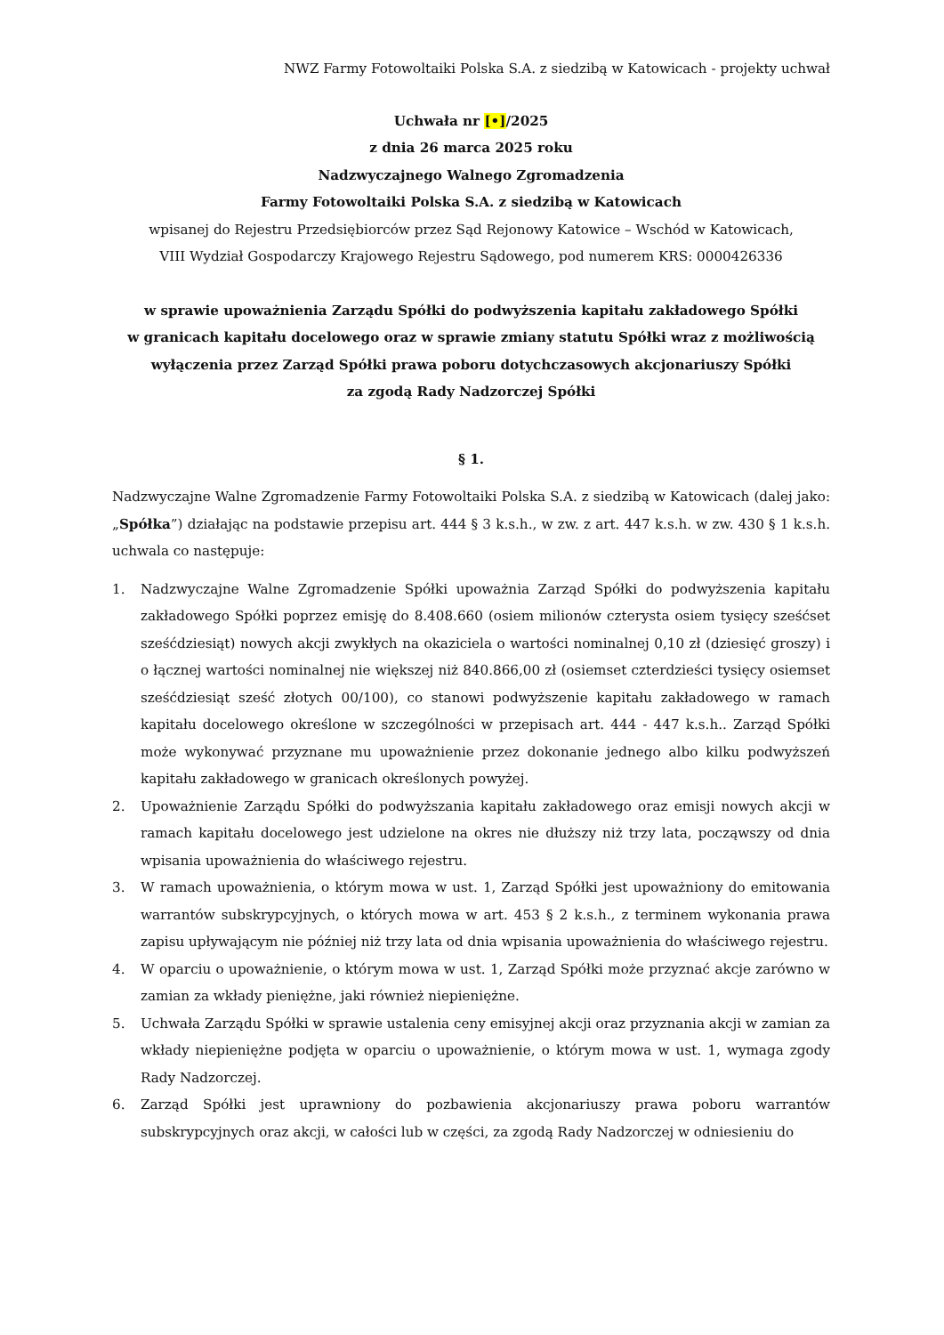NWZ Farmy Fotowoltaiki Polska S.A. z siedzibą w Katowicach - projekty uchwał
Uchwała nr [•]/2025
z dnia 26 marca 2025 roku
Nadzwyczajnego Walnego Zgromadzenia
Farmy Fotowoltaiki Polska S.A. z siedzibą w Katowicach
wpisanej do Rejestru Przedsiębiorców przez Sąd Rejonowy Katowice – Wschód w Katowicach,
VIII Wydział Gospodarczy Krajowego Rejestru Sądowego, pod numerem KRS: 0000426336
w sprawie upoważnienia Zarządu Spółki do podwyższenia kapitału zakładowego Spółki
w granicach kapitału docelowego oraz w sprawie zmiany statutu Spółki wraz z możliwością
wyłączenia przez Zarząd Spółki prawa poboru dotychczasowych akcjonariuszy Spółki
za zgodą Rady Nadzorczej Spółki
§ 1.
Nadzwyczajne Walne Zgromadzenie Farmy Fotowoltaiki Polska S.A. z siedzibą w Katowicach (dalej jako: „Spółka”) działając na podstawie przepisu art. 444 § 3 k.s.h., w zw. z art. 447 k.s.h. w zw. 430 § 1 k.s.h. uchwala co następuje:
1. Nadzwyczajne Walne Zgromadzenie Spółki upoważnia Zarząd Spółki do podwyższenia kapitału zakładowego Spółki poprzez emisję do 8.408.660 (osiem milionów czterysta osiem tysięcy sześćset sześćdziesiąt) nowych akcji zwykłych na okaziciela o wartości nominalnej 0,10 zł (dziesięć groszy) i o łącznej wartości nominalnej nie większej niż 840.866,00 zł (osiemset czterdzieści tysięcy osiemset sześćdziesiąt sześć złotych 00/100), co stanowi podwyższenie kapitału zakładowego w ramach kapitału docelowego określone w szczególności w przepisach art. 444 - 447 k.s.h.. Zarząd Spółki może wykonywać przyznane mu upoważnienie przez dokonanie jednego albo kilku podwyższeń kapitału zakładowego w granicach określonych powyżej.
2. Upoważnienie Zarządu Spółki do podwyższania kapitału zakładowego oraz emisji nowych akcji w ramach kapitału docelowego jest udzielone na okres nie dłuższy niż trzy lata, począwszy od dnia wpisania upoważnienia do właściwego rejestru.
3. W ramach upoważnienia, o którym mowa w ust. 1, Zarząd Spółki jest upoważniony do emitowania warrantów subskrypcyjnych, o których mowa w art. 453 § 2 k.s.h., z terminem wykonania prawa zapisu upływającym nie później niż trzy lata od dnia wpisania upoważnienia do właściwego rejestru.
4. W oparciu o upoważnienie, o którym mowa w ust. 1, Zarząd Spółki może przyznać akcje zarówno w zamian za wkłady pieniężne, jaki również niepieniężne.
5. Uchwała Zarządu Spółki w sprawie ustalenia ceny emisyjnej akcji oraz przyznania akcji w zamian za wkłady niepieniężne podjęta w oparciu o upoważnienie, o którym mowa w ust. 1, wymaga zgody Rady Nadzorczej.
6. Zarząd Spółki jest uprawniony do pozbawienia akcjonariuszy prawa poboru warrantów subskrypcyjnych oraz akcji, w całości lub w części, za zgodą Rady Nadzorczej w odniesieniu do